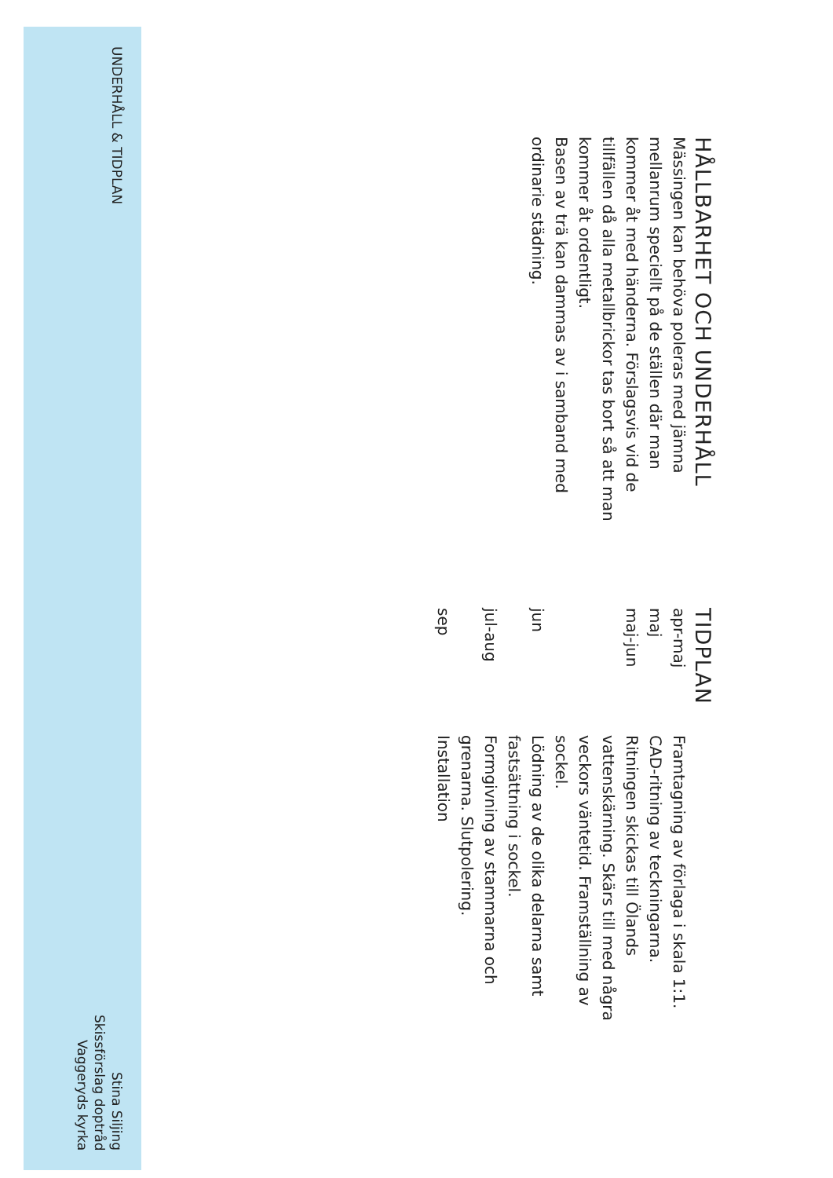HÅLLBARHET OCH UNDERHÅLL
Mässingen kan behöva poleras med jämna mellanrum speciellt på de ställen där man kommer åt med händerna. Förslagsvis vid de tillfällen då alla metallbrickor tas bort så att man kommer åt ordentligt.
Basen av trä kan dammas av i samband med ordinarie städning.
TIDPLAN
| apr-maj | Framtagning av förlaga i skala 1:1. |
| maj | CAD-ritning av teckningarna. |
| maj-jun | Ritningen skickas till Ölands vattenskärning. Skärs till med några veckors väntetid. Framställning av sockel. |
| jun | Lödning av de olika delarna samt fastsättning i sockel. |
| jul-aug | Formgivning av stammarna och grenarna. Slutpolering. |
| sep | Installation |
UNDERHÅLL & TIDPLAN
Stina Siljing
Skissförslag doptråd
Vaggeryds kyrka